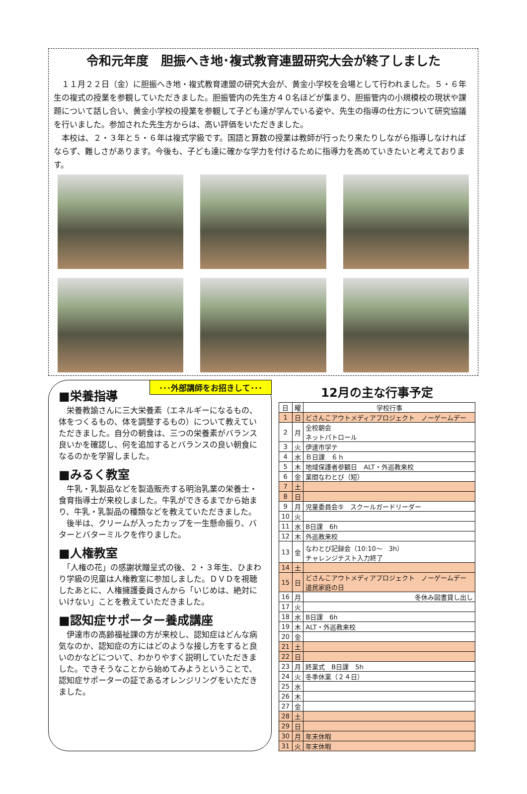令和元年度　胆振へき地･複式教育連盟研究大会が終了しました
　１１月２２日（金）に胆振へき地・複式教育連盟の研究大会が、黄金小学校を会場として行われました。５・６年生の複式の授業を参観していただきました。胆振管内の先生方４０名ほどが集まり、胆振管内の小規模校の現状や課題について話し合い、黄金小学校の授業を参観して子ども達が学んでいる姿や、先生の指導の仕方について研究協議を行いました。参加された先生方からは、高い評価をいただきました。
　本校は、２・３年と５・６年は複式学級です。国語と算数の授業は教師が行ったり来たりしながら指導しなければならず、難しさがあります。今後も、子ども達に確かな学力を付けるために指導力を高めていきたいと考えております。
･･･外部講師をお招きして･･･
■栄養指導
　栄養教諭さんに三大栄養素（エネルギーになるもの、体をつくるもの、体を調整するもの）について教えていただきました。自分の朝食は、三つの栄養素がバランス良いかを確認し、何を追加するとバランスの良い朝食になるのかを学習しました。
■みるく教室
　牛乳・乳製品などを製造販売する明治乳業の栄養士・食育指導士が来校しました。牛乳ができるまでから始まり、牛乳・乳製品の種類などを教えていただきました。
　後半は、クリームが入ったカップを一生懸命振り、バターとバターミルクを作りました。
■人権教室
　「人権の花」の感謝状贈呈式の後、２・３年生、ひまわり学級の児童は人権教室に参加しました。ＤＶＤを視聴したあとに、人権擁護委員さんから「いじめは、絶対にいけない」ことを教えていただきました。
■認知症サポーター養成講座
　伊達市の高齢福祉課の方が来校し、認知症はどんな病気なのか、認知症の方にはどのような接し方をすると良いのかなどについて、わかりやすく説明していただきました。できそうなことから始めてみようということで、認知症サポーターの証であるオレンジリングをいただきました。
12月の主な行事予定
| 日 | 曜 | 学校行事 |
| --- | --- | --- |
| 1 | 日 | どさんこアウトメディアプロジェクト ノーゲームデー |
| 2 | 月 | 全校朝会 ネットパトロール |
| 3 | 火 | 伊達市学テ |
| 4 | 水 | Ｂ日課 ６ｈ |
| 5 | 木 | 地域保護者参観日 ALT・外巡教来校 |
| 6 | 金 | 業間なわとび（短） |
| 7 | 土 | |
| 8 | 日 | |
| 9 | 月 | 児童委員会⑤ スクールガードリーダー |
| 10 | 火 | |
| 11 | 水 | B日課 6h |
| 12 | 木 | 外巡教来校 |
| 13 | 金 | なわとび記録会（10:10～ 3h） チャレンジテスト入力終了 |
| 14 | 土 | |
| 15 | 日 | どさんこアウトメディアプロジェクト ノーゲームデー 道民家庭の日 |
| 16 | 月 | 冬休み図書貸し出し |
| 17 | 火 | |
| 18 | 水 | B日課 6h |
| 19 | 木 | ALT・外巡教来校 |
| 20 | 金 | |
| 21 | 土 | |
| 22 | 日 | |
| 23 | 月 | 終業式 B日課 5h |
| 24 | 火 | 冬季休業（２４日） |
| 25 | 水 | |
| 26 | 木 | |
| 27 | 金 | |
| 28 | 土 | |
| 29 | 日 | |
| 30 | 月 | 年末休暇 |
| 31 | 火 | 年末休暇 |